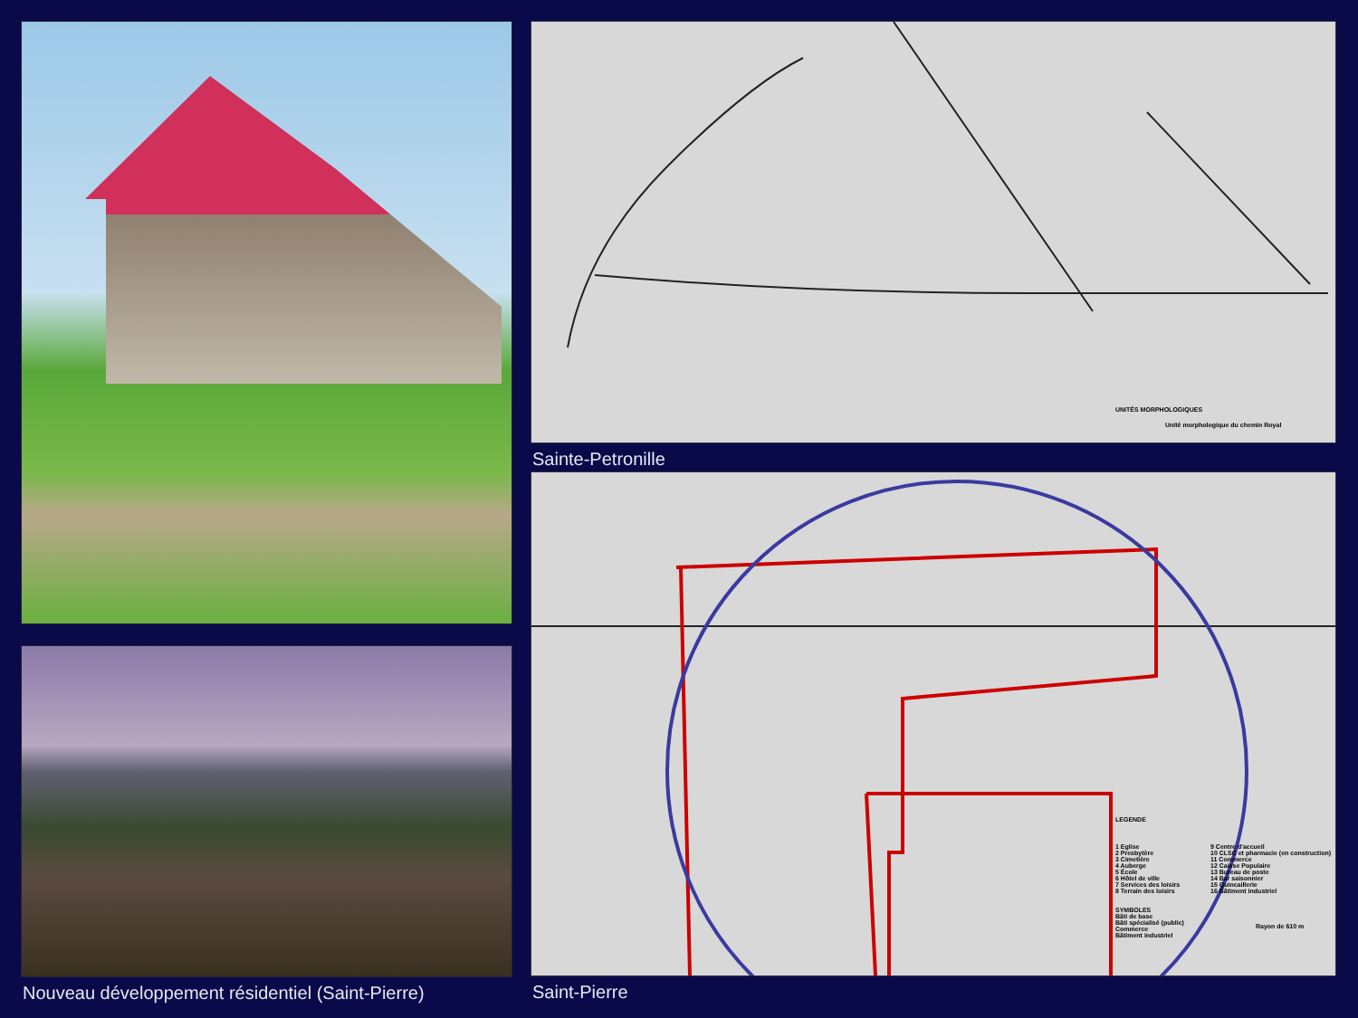Nouveau développement résidentiel (Saint-Pierre)
UNITÉS MORPHOLOGIQUES
Unité morphologique du chemin Royal
Sainte-Petronille
LEGENDE
1 Eglise
2 Presbytère
3 Cimetière
4 Auberge
5 École
6 Hôtel de ville
7 Services des loisirs
8 Terrain des loisirs
9 Centre d'accueil
10 CLSC et pharmacie (en construction)
11 Commerce
12 Caisse Populaire
13 Bureau de poste
14 Bar saisonnier
15 Quincaillerie
16 Bâtiment industriel
SYMBOLES
Bâti de base
Bâti spécialisé (public)
Commerce
Bâtiment industriel
Rayon de 610 m
Saint-Pierre